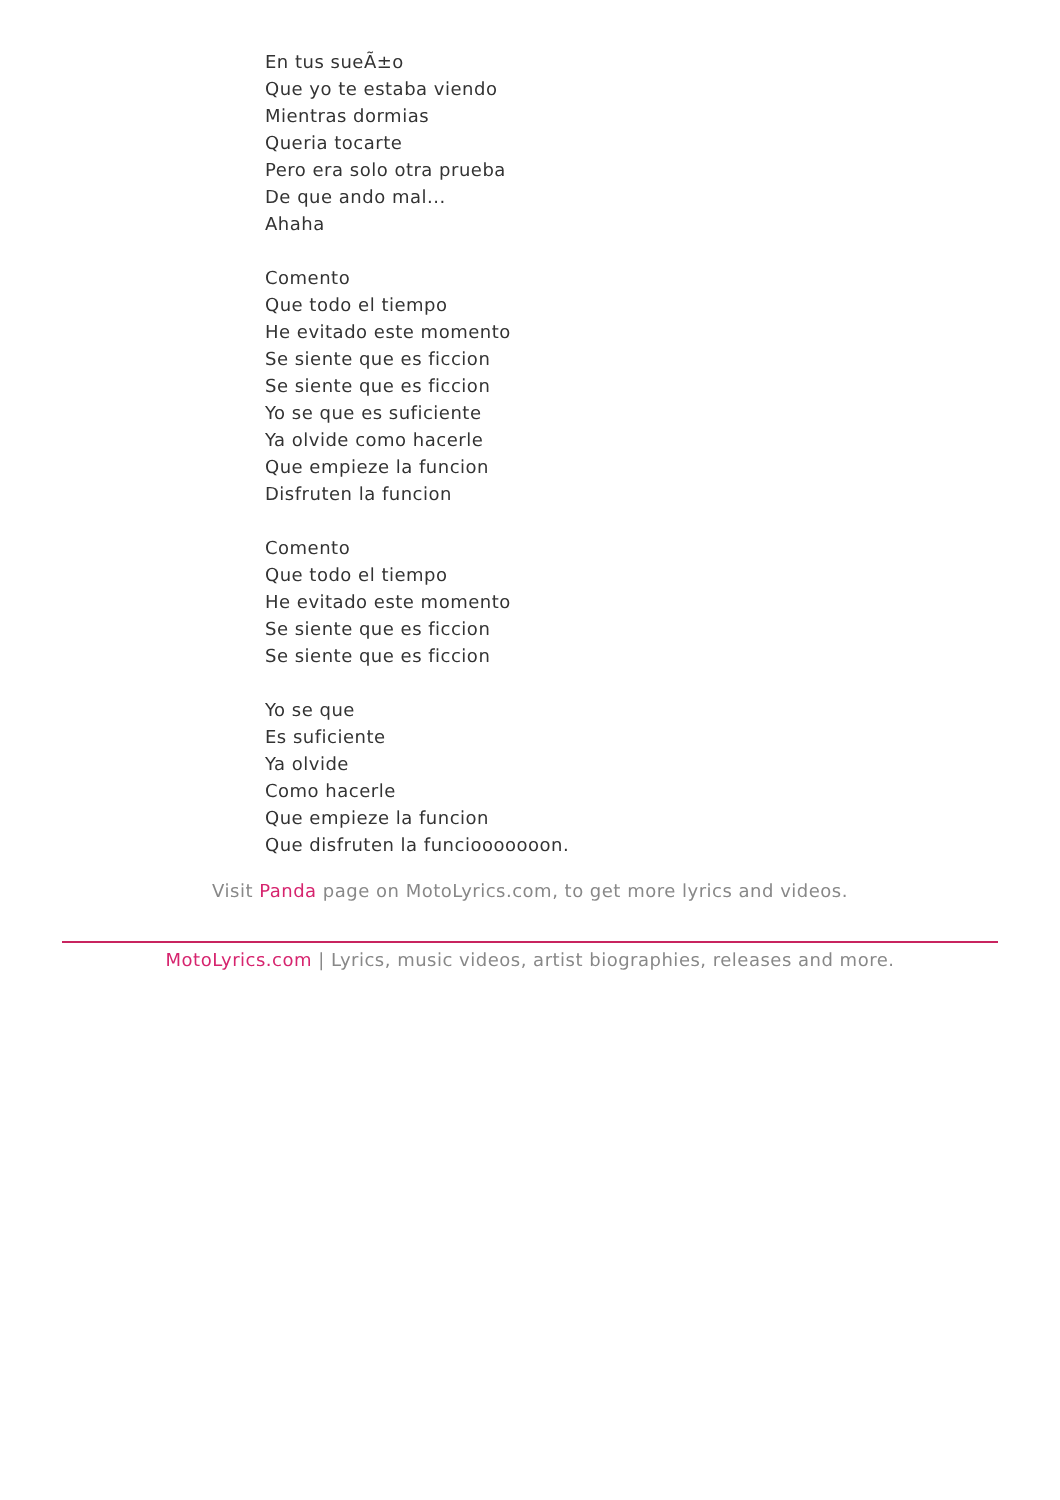En tus sueÃ±o
Que yo te estaba viendo
Mientras dormias
Queria tocarte
Pero era solo otra prueba
De que ando mal...
Ahaha
Comento
Que todo el tiempo
He evitado este momento
Se siente que es ficcion
Se siente que es ficcion
Yo se que es suficiente
Ya olvide como hacerle
Que empieze la funcion
Disfruten la funcion
Comento
Que todo el tiempo
He evitado este momento
Se siente que es ficcion
Se siente que es ficcion
Yo se que
Es suficiente
Ya olvide
Como hacerle
Que empieze la funcion
Que disfruten la funciooooooon.
Visit Panda page on MotoLyrics.com, to get more lyrics and videos.
MotoLyrics.com | Lyrics, music videos, artist biographies, releases and more.